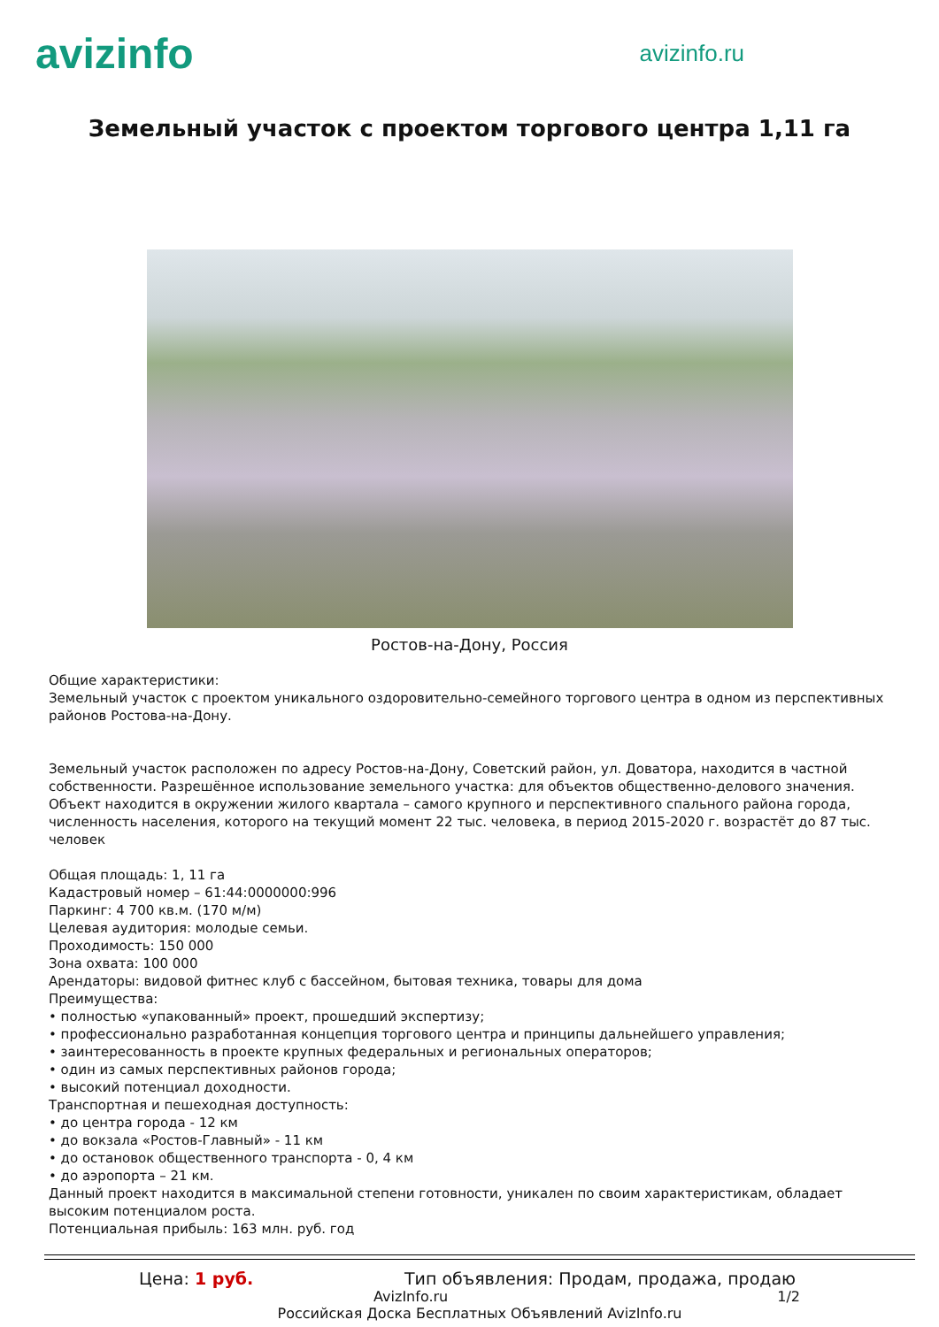avizinfo
avizinfo.ru
Земельный участок с проектом торгового центра 1,11 га
Ростов-на-Дону, Россия
Общие характеристики:
Земельный участок с проектом уникального оздоровительно-семейного торгового центра в одном из перспективных районов Ростова-на-Дону.
Земельный участок расположен по адресу Ростов-на-Дону, Советский район, ул. Доватора, находится в частной собственности. Разрешённое использование земельного участка: для объектов общественно-делового значения. Объект находится в окружении жилого квартала – самого крупного и перспективного спального района города, численность населения, которого на текущий момент 22 тыс. человека, в период 2015-2020 г. возрастёт до 87 тыс. человек
Общая площадь: 1, 11 га
Кадастровый номер – 61:44:0000000:996
Паркинг: 4 700 кв.м. (170 м/м)
Целевая аудитория: молодые семьи.
Проходимость: 150 000
Зона охвата: 100 000
Арендаторы: видовой фитнес клуб с бассейном, бытовая техника, товары для дома
Преимущества:
• полностью «упакованный» проект, прошедший экспертизу;
• профессионально разработанная концепция торгового центра и принципы дальнейшего управления;
• заинтересованность в проекте крупных федеральных и региональных операторов;
• один из самых перспективных районов города;
• высокий потенциал доходности.
Транспортная и пешеходная доступность:
• до центра города - 12 км
• до вокзала «Ростов-Главный» - 11 км
• до остановок общественного транспорта - 0, 4 км
• до аэропорта – 21 км.
Данный проект находится в максимальной степени готовности, уникален по своим характеристикам, обладает высоким потенциалом роста.
Потенциальная прибыль: 163 млн. руб. год
Цена: 1 руб. Тип объявления: Продам, продажа, продаю
AvizInfo.ru 1/2
Российская Доска Бесплатных Объявлений AvizInfo.ru